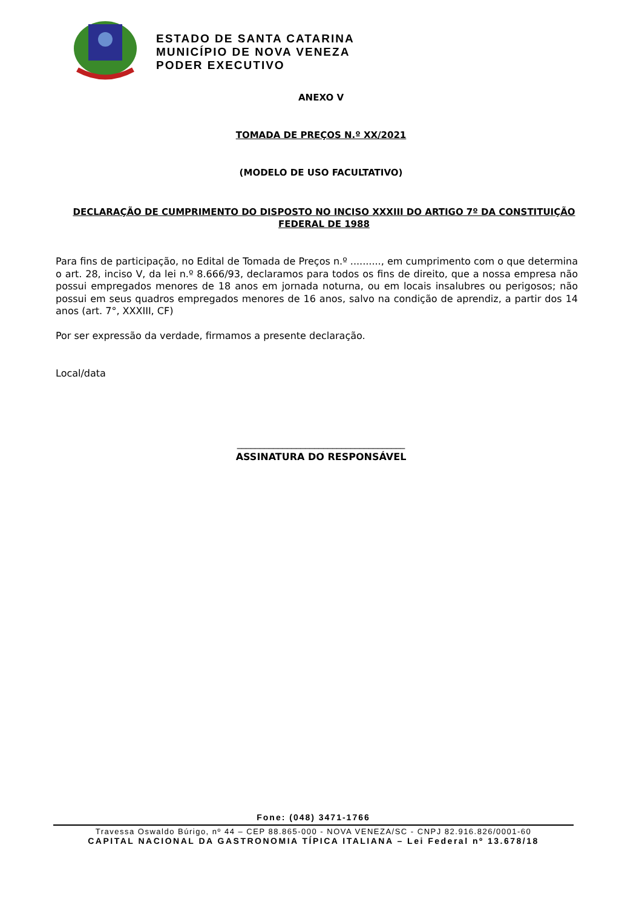ESTADO DE SANTA CATARINA
MUNICÍPIO DE NOVA VENEZA
PODER EXECUTIVO
ANEXO V
TOMADA DE PREÇOS N.º XX/2021
(MODELO DE USO FACULTATIVO)
DECLARAÇÃO DE CUMPRIMENTO DO DISPOSTO NO INCISO XXXIII DO ARTIGO 7º DA CONSTITUIÇÃO FEDERAL DE 1988
Para fins de participação, no Edital de Tomada de Preços n.º .........., em cumprimento com o que determina o art. 28, inciso V, da lei n.º 8.666/93, declaramos para todos os fins de direito, que a nossa empresa não possui empregados menores de 18 anos em jornada noturna, ou em locais insalubres ou perigosos; não possui em seus quadros empregados menores de 16 anos, salvo na condição de aprendiz, a partir dos 14 anos (art. 7°, XXXIII, CF)
Por ser expressão da verdade, firmamos a presente declaração.
Local/data
_____________________________________
ASSINATURA DO RESPONSÁVEL
Fone: (048) 3471-1766
Travessa Oswaldo Búrigo, nº 44 – CEP 88.865-000 - NOVA VENEZA/SC - CNPJ 82.916.826/0001-60
CAPITAL NACIONAL DA GASTRONOMIA TÍPICA ITALIANA – Lei Federal nº 13.678/18